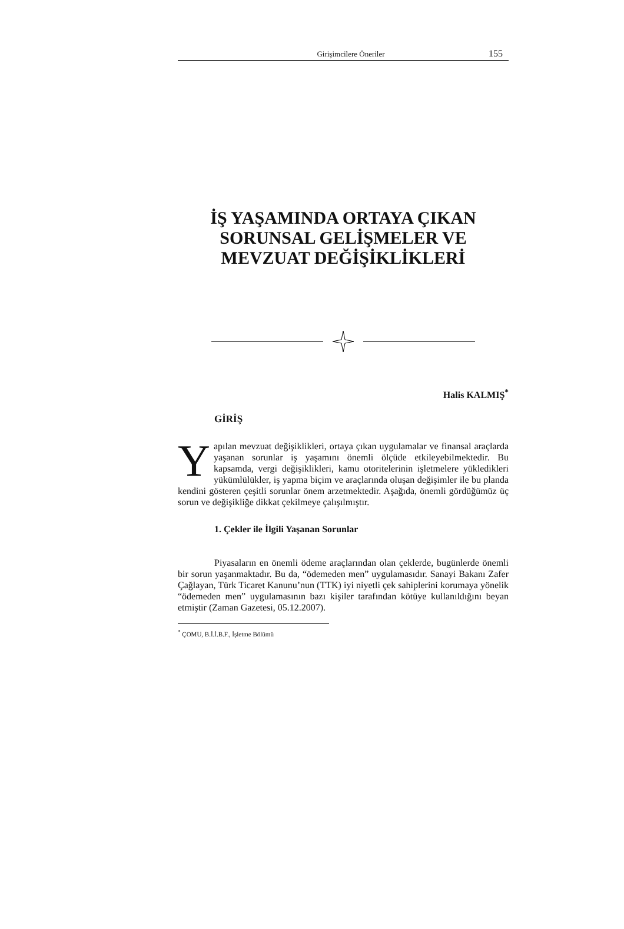Girişimcilere Öneriler 155
İŞ YAŞAMINDA ORTAYA ÇIKAN SORUNSAL GELİŞMELER VE MEVZUAT DEĞİŞİKLİKLERİ
Halis KALMIŞ<sup>*</sup>
GİRİŞ
Yapılan mevzuat değişiklikleri, ortaya çıkan uygulamalar ve finansal araçlarda yaşanan sorunlar iş yaşamını önemli ölçüde etkileyebilmektedir. Bu kapsamda, vergi değişiklikleri, kamu otoritelerinin işletmelere yükledikleri yükümlülükler, iş yapma biçim ve araçlarında oluşan değişimler ile bu planda kendini gösteren çeşitli sorunlar önem arzetmektedir. Aşağıda, önemli gördüğümüz üç sorun ve değişikliğe dikkat çekilmeye çalışılmıştır.
1. Çekler ile İlgili Yaşanan Sorunlar
Piyasaların en önemli ödeme araçlarından olan çeklerde, bugünlerde önemli bir sorun yaşanmaktadır. Bu da, “ödemeden men” uygulamasıdır. Sanayi Bakanı Zafer Çağlayan, Türk Ticaret Kanunu’nun (TTK) iyi niyetli çek sahiplerini korumaya yönelik “ödemeden men” uygulamasının bazı kişiler tarafından kötüye kullanıldığını beyan etmiştir (Zaman Gazetesi, 05.12.2007).
<sup>*</sup> ÇOMU, B.İ.İ.B.F., İşletme Bölümü